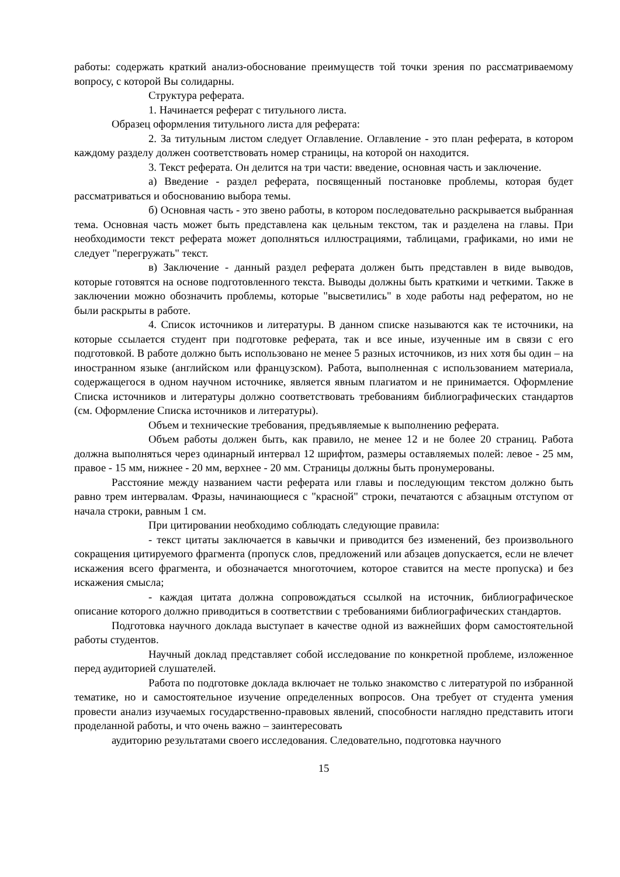работы: содержать краткий анализ-обоснование преимуществ той точки зрения по рассматриваемому вопросу, с которой Вы солидарны.
Структура реферата.
1. Начинается реферат с титульного листа.
Образец оформления титульного листа для реферата:
2. За титульным листом следует Оглавление. Оглавление - это план реферата, в котором каждому разделу должен соответствовать номер страницы, на которой он находится.
3. Текст реферата. Он делится на три части: введение, основная часть и заключение.
а) Введение - раздел реферата, посвященный постановке проблемы, которая будет рассматриваться и обоснованию выбора темы.
б) Основная часть - это звено работы, в котором последовательно раскрывается выбранная тема. Основная часть может быть представлена как цельным текстом, так и разделена на главы. При необходимости текст реферата может дополняться иллюстрациями, таблицами, графиками, но ими не следует "перегружать" текст.
в) Заключение - данный раздел реферата должен быть представлен в виде выводов, которые готовятся на основе подготовленного текста. Выводы должны быть краткими и четкими. Также в заключении можно обозначить проблемы, которые "высветились" в ходе работы над рефератом, но не были раскрыты в работе.
4. Список источников и литературы. В данном списке называются как те источники, на которые ссылается студент при подготовке реферата, так и все иные, изученные им в связи с его подготовкой. В работе должно быть использовано не менее 5 разных источников, из них хотя бы один – на иностранном языке (английском или французском). Работа, выполненная с использованием материала, содержащегося в одном научном источнике, является явным плагиатом и не принимается. Оформление Списка источников и литературы должно соответствовать требованиям библиографических стандартов (см. Оформление Списка источников и литературы).
Объем и технические требования, предъявляемые к выполнению реферата.
Объем работы должен быть, как правило, не менее 12 и не более 20 страниц. Работа должна выполняться через одинарный интервал 12 шрифтом, размеры оставляемых полей: левое - 25 мм, правое - 15 мм, нижнее - 20 мм, верхнее - 20 мм. Страницы должны быть пронумерованы.
Расстояние между названием части реферата или главы и последующим текстом должно быть равно трем интервалам. Фразы, начинающиеся с "красной" строки, печатаются с абзацным отступом от начала строки, равным 1 см.
При цитировании необходимо соблюдать следующие правила:
- текст цитаты заключается в кавычки и приводится без изменений, без произвольного сокращения цитируемого фрагмента (пропуск слов, предложений или абзацев допускается, если не влечет искажения всего фрагмента, и обозначается многоточием, которое ставится на месте пропуска) и без искажения смысла;
- каждая цитата должна сопровождаться ссылкой на источник, библиографическое описание которого должно приводиться в соответствии с требованиями библиографических стандартов.
Подготовка научного доклада выступает в качестве одной из важнейших форм самостоятельной работы студентов.
Научный доклад представляет собой исследование по конкретной проблеме, изложенное перед аудиторией слушателей.
Работа по подготовке доклада включает не только знакомство с литературой по избранной тематике, но и самостоятельное изучение определенных вопросов. Она требует от студента умения провести анализ изучаемых государственно-правовых явлений, способности наглядно представить итоги проделанной работы, и что очень важно – заинтересовать
аудиторию результатами своего исследования. Следовательно, подготовка научного
15